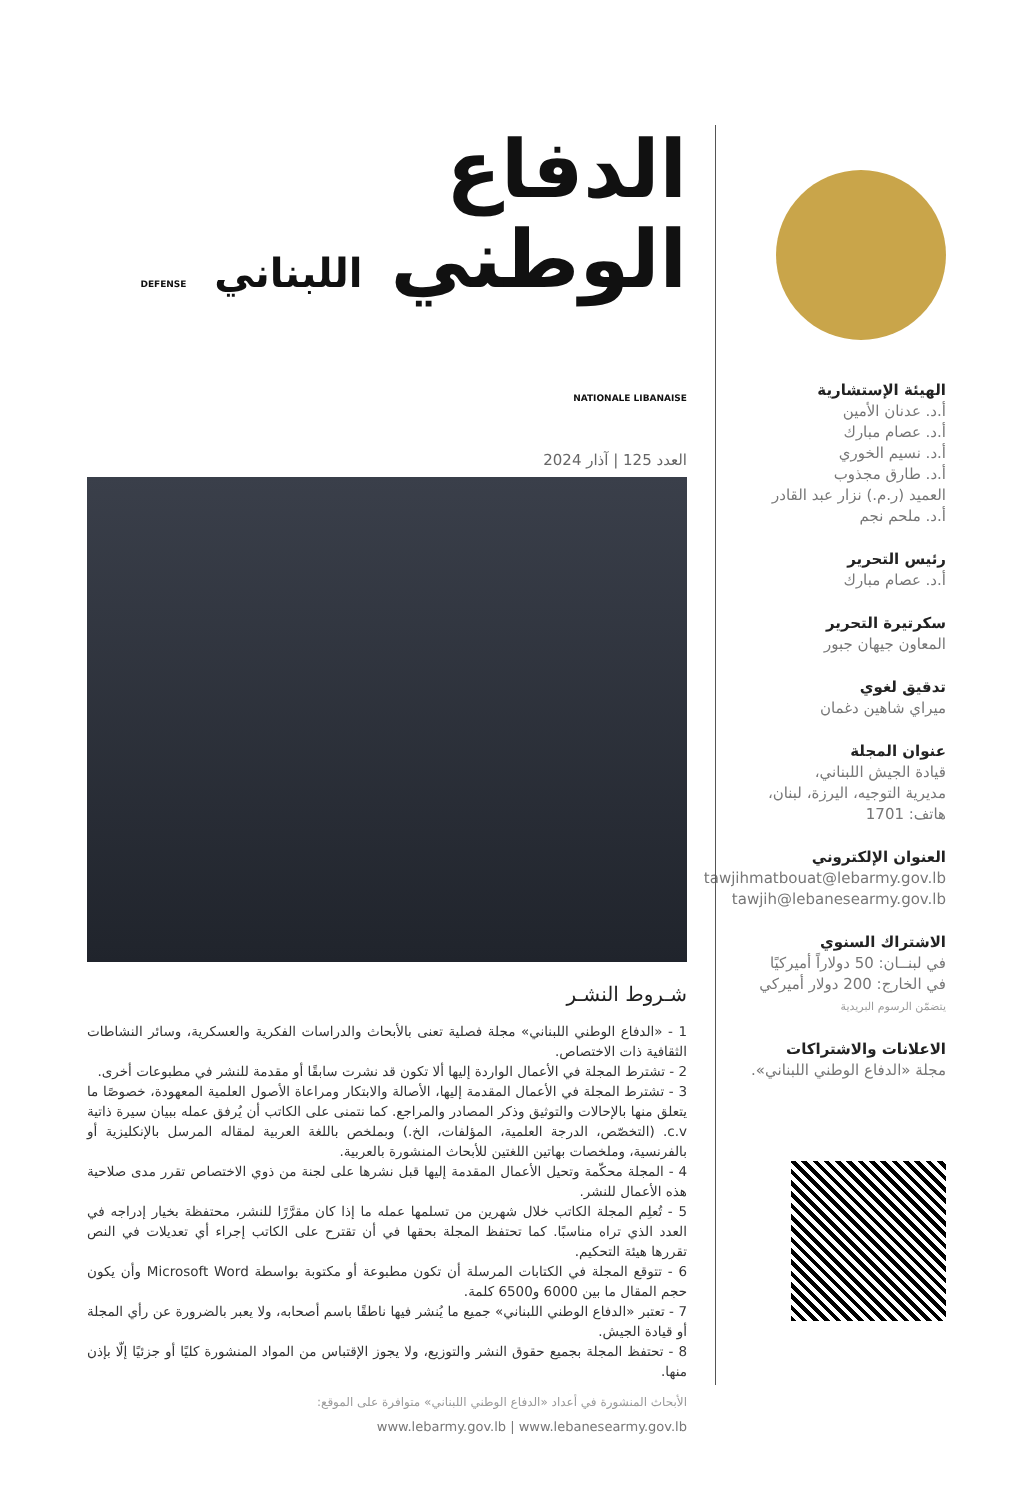الهيئة الإستشارية
أ.د. عدنان الأمين
أ.د. عصام مبارك
أ.د. نسيم الخوري
أ.د. طارق مجذوب
العميد (ر.م.) نزار عبد القادر
أ.د. ملحم نجم
رئيس التحرير
أ.د. عصام مبارك
سكرتيرة التحرير
المعاون جيهان جبور
تدقيق لغوي
ميراي شاهين دغمان
عنوان المجلة
قيادة الجيش اللبناني،
مديرية التوجيه، اليرزة، لبنان،
هاتف: 1701
العنوان الإلكتروني
tawjihmatbouat@lebarmy.gov.lb
tawjih@lebanesearmy.gov.lb
الاشتراك السنوي
في لبنــان: 50 دولاراً أميركيًا
في الخارج: 200 دولار أميركي
يتضمّن الرسوم البريدية
الاعلانات والاشتراكات
مجلة «الدفاع الوطني اللبناني».
الدفاع
الوطني اللبناني DEFENSE NATIONALE LIBANAISE
العدد 125 | آذار 2024
شـروط النشـر
1 - «الدفاع الوطني اللبناني» مجلة فصلية تعنى بالأبحاث والدراسات الفكرية والعسكرية، وسائر النشاطات الثقافية ذات الاختصاص.
2 - تشترط المجلة في الأعمال الواردة إليها ألا تكون قد نشرت سابقًا أو مقدمة للنشر في مطبوعات أخرى.
3 - تشترط المجلة في الأعمال المقدمة إليها، الأصالة والابتكار ومراعاة الأصول العلمية المعهودة، خصوصًا ما يتعلق منها بالإحالات والتوثيق وذكر المصادر والمراجع. كما نتمنى على الكاتب أن يُرفق عمله ببيان سيرة ذاتية c.v. (التخصّص، الدرجة العلمية، المؤلفات، الخ.) وبملخص باللغة العربية لمقاله المرسل بالإنكليزية أو بالفرنسية، وملخصات بهاتين اللغتين للأبحاث المنشورة بالعربية.
4 - المجلة محكّمة وتحيل الأعمال المقدمة إليها قبل نشرها على لجنة من ذوي الاختصاص تقرر مدى صلاحية هذه الأعمال للنشر.
5 - تُعلِم المجلة الكاتب خلال شهرين من تسلمها عمله ما إذا كان مقرَّرًا للنشر، محتفظة بخيار إدراجه في العدد الذي تراه مناسبًا. كما تحتفظ المجلة بحقها في أن تقترح على الكاتب إجراء أي تعديلات في النص تقررها هيئة التحكيم.
6 - تتوقع المجلة في الكتابات المرسلة أن تكون مطبوعة أو مكتوبة بواسطة Microsoft Word وأن يكون حجم المقال ما بين 6000 و6500 كلمة.
7 - تعتبر «الدفاع الوطني اللبناني» جميع ما يُنشر فيها ناطقًا باسم أصحابه، ولا يعبر بالضرورة عن رأي المجلة أو قيادة الجيش.
8 - تحتفظ المجلة بجميع حقوق النشر والتوزيع، ولا يجوز الإقتباس من المواد المنشورة كليًا أو جزئيًا إلّا بإذن منها.
الأبحاث المنشورة في أعداد «الدفاع الوطني اللبناني» متوافرة على الموقع:
www.lebarmy.gov.lb | www.lebanesearmy.gov.lb